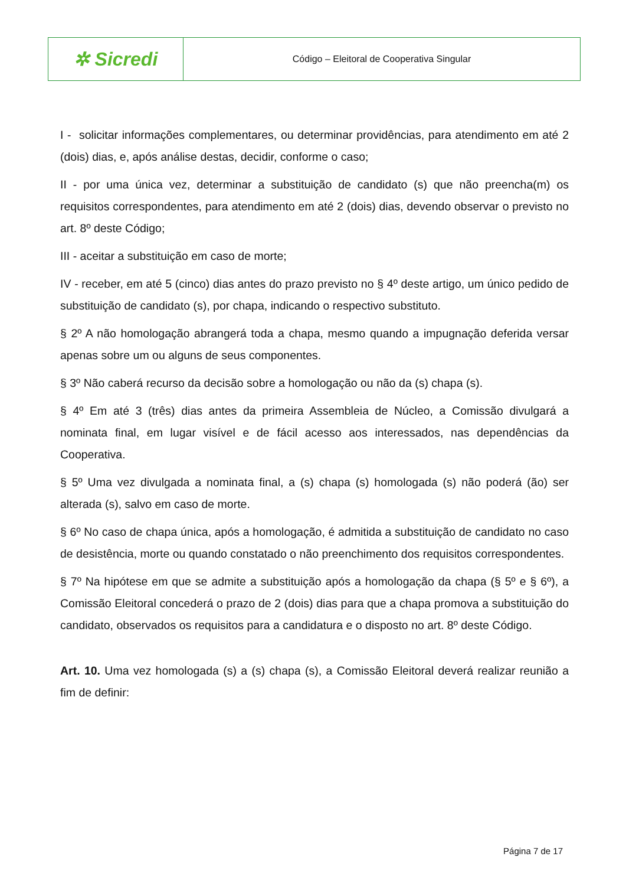✲ Sicredi
Código – Eleitoral de Cooperativa Singular
I - solicitar informações complementares, ou determinar providências, para atendimento em até 2 (dois) dias, e, após análise destas, decidir, conforme o caso;
II - por uma única vez, determinar a substituição de candidato (s) que não preencha(m) os requisitos correspondentes, para atendimento em até 2 (dois) dias, devendo observar o previsto no art. 8º deste Código;
III - aceitar a substituição em caso de morte;
IV - receber, em até 5 (cinco) dias antes do prazo previsto no § 4º deste artigo, um único pedido de substituição de candidato (s), por chapa, indicando o respectivo substituto.
§ 2º A não homologação abrangerá toda a chapa, mesmo quando a impugnação deferida versar apenas sobre um ou alguns de seus componentes.
§ 3º Não caberá recurso da decisão sobre a homologação ou não da (s) chapa (s).
§ 4º Em até 3 (três) dias antes da primeira Assembleia de Núcleo, a Comissão divulgará a nominata final, em lugar visível e de fácil acesso aos interessados, nas dependências da Cooperativa.
§ 5º Uma vez divulgada a nominata final, a (s) chapa (s) homologada (s) não poderá (ão) ser alterada (s), salvo em caso de morte.
§ 6º No caso de chapa única, após a homologação, é admitida a substituição de candidato no caso de desistência, morte ou quando constatado o não preenchimento dos requisitos correspondentes.
§ 7º Na hipótese em que se admite a substituição após a homologação da chapa (§ 5º e § 6º), a Comissão Eleitoral concederá o prazo de 2 (dois) dias para que a chapa promova a substituição do candidato, observados os requisitos para a candidatura e o disposto no art. 8º deste Código.
Art. 10. Uma vez homologada (s) a (s) chapa (s), a Comissão Eleitoral deverá realizar reunião a fim de definir:
Página 7 de 17